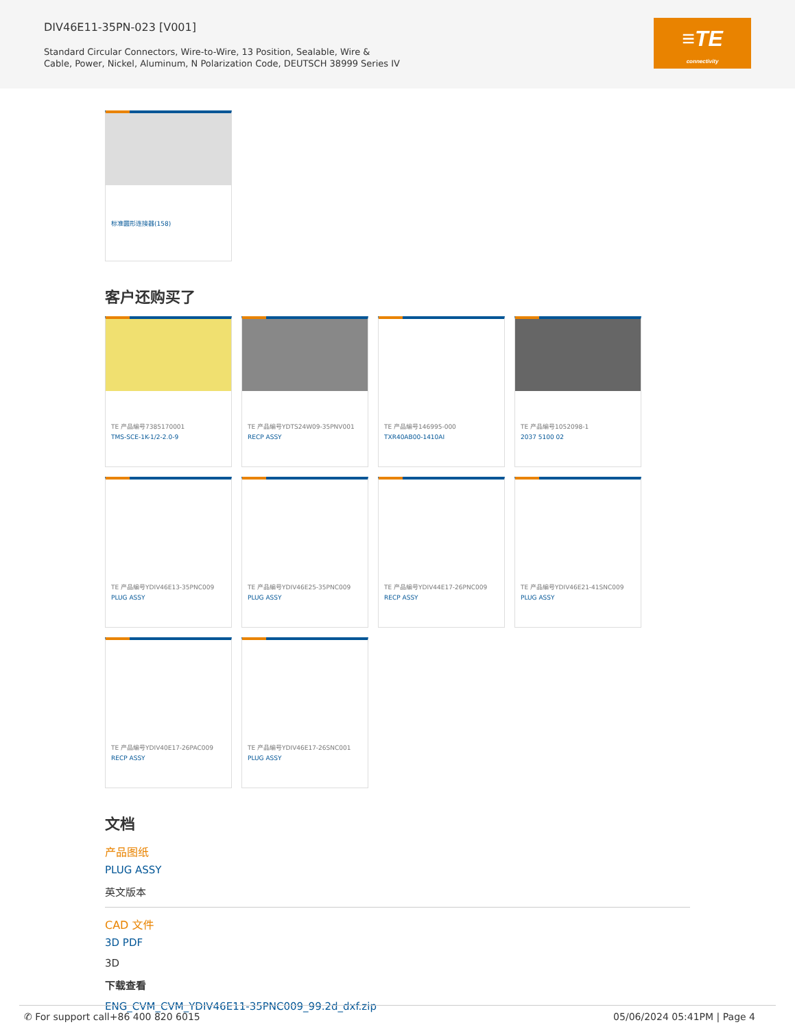DIV46E11-35PN-023 [V001]
Standard Circular Connectors, Wire-to-Wire, 13 Position, Sealable, Wire & Cable, Power, Nickel, Aluminum, N Polarization Code, DEUTSCH 38999 Series IV
≡TE
connectivity
标准圆形连接器(158)
客户还购买了
TE 产品编号7385170001
TMS-SCE-1K-1/2-2.0-9
TE 产品编号YDTS24W09-35PNV001
RECP ASSY
TE 产品编号146995-000
TXR40AB00-1410AI
TE 产品编号1052098-1
2037 5100 02
TE 产品编号YDIV46E13-35PNC009
PLUG ASSY
TE 产品编号YDIV46E25-35PNC009
PLUG ASSY
TE 产品编号YDIV44E17-26PNC009
RECP ASSY
TE 产品编号YDIV46E21-41SNC009
PLUG ASSY
TE 产品编号YDIV40E17-26PAC009
RECP ASSY
TE 产品编号YDIV46E17-26SNC001
PLUG ASSY
文档
产品图纸
PLUG ASSY
英文版本
CAD 文件
3D PDF
3D
下载查看
ENG_CVM_CVM_YDIV46E11-35PNC009_99.2d_dxf.zip
✆ For support call+86 400 820 6015 05/06/2024 05:41PM | Page 4